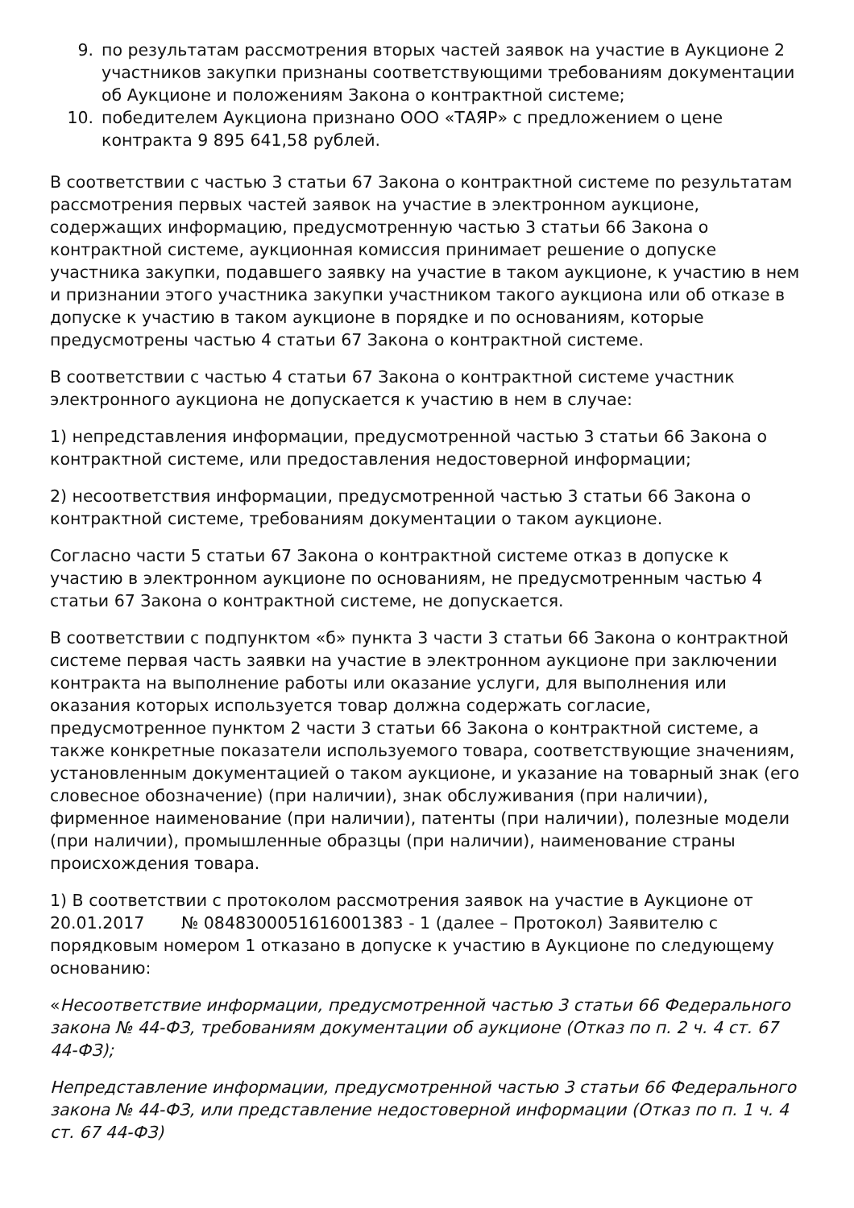9. по результатам рассмотрения вторых частей заявок на участие в Аукционе 2 участников закупки признаны соответствующими требованиям документации об Аукционе и положениям Закона о контрактной системе;
10. победителем Аукциона признано ООО «ТАЯР» с предложением о цене контракта 9 895 641,58 рублей.
В соответствии с частью 3 статьи 67 Закона о контрактной системе по результатам рассмотрения первых частей заявок на участие в электронном аукционе, содержащих информацию, предусмотренную частью 3 статьи 66 Закона о контрактной системе, аукционная комиссия принимает решение о допуске участника закупки, подавшего заявку на участие в таком аукционе, к участию в нем и признании этого участника закупки участником такого аукциона или об отказе в допуске к участию в таком аукционе в порядке и по основаниям, которые предусмотрены частью 4 статьи 67 Закона о контрактной системе.
В соответствии с частью 4 статьи 67 Закона о контрактной системе участник электронного аукциона не допускается к участию в нем в случае:
1) непредставления информации, предусмотренной частью 3 статьи 66 Закона о контрактной системе, или предоставления недостоверной информации;
2) несоответствия информации, предусмотренной частью 3 статьи 66 Закона о контрактной системе, требованиям документации о таком аукционе.
Согласно части 5 статьи 67 Закона о контрактной системе отказ в допуске к участию в электронном аукционе по основаниям, не предусмотренным частью 4 статьи 67 Закона о контрактной системе, не допускается.
В соответствии с подпунктом «б» пункта 3 части 3 статьи 66 Закона о контрактной системе первая часть заявки на участие в электронном аукционе при заключении контракта на выполнение работы или оказание услуги, для выполнения или оказания которых используется товар должна содержать согласие, предусмотренное пунктом 2 части 3 статьи 66 Закона о контрактной системе, а также конкретные показатели используемого товара, соответствующие значениям, установленным документацией о таком аукционе, и указание на товарный знак (его словесное обозначение) (при наличии), знак обслуживания (при наличии), фирменное наименование (при наличии), патенты (при наличии), полезные модели (при наличии), промышленные образцы (при наличии), наименование страны происхождения товара.
1) В соответствии с протоколом рассмотрения заявок на участие в Аукционе от 20.01.2017 № 0848300051616001383 - 1 (далее – Протокол) Заявителю с порядковым номером 1 отказано в допуске к участию в Аукционе по следующему основанию:
«Несоответствие информации, предусмотренной частью 3 статьи 66 Федерального закона № 44-ФЗ, требованиям документации об аукционе (Отказ по п. 2 ч. 4 ст. 67 44-ФЗ);
Непредставление информации, предусмотренной частью 3 статьи 66 Федерального закона № 44-ФЗ, или представление недостоверной информации (Отказ по п. 1 ч. 4 ст. 67 44-ФЗ)